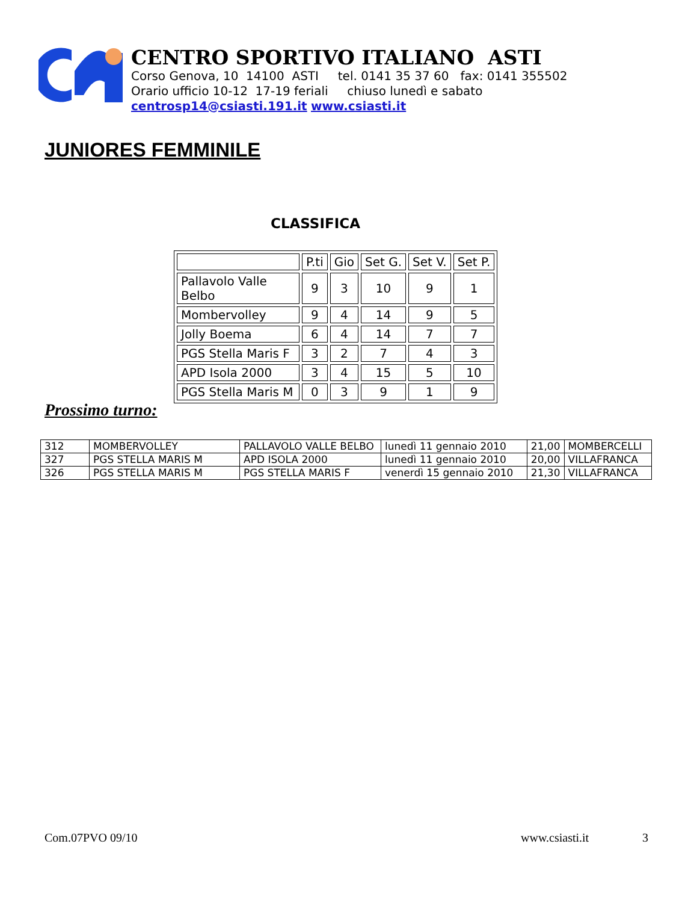CENTRO SPORTIVO ITALIANO ASTI
Corso Genova, 10 14100 ASTI tel. 0141 35 37 60 fax: 0141 355502
Orario ufficio 10-12 17-19 feriali chiuso lunedì e sabato
centrosp14@csiasti.191.it www.csiasti.it
JUNIORES FEMMINILE
CLASSIFICA
| | P.ti | Gio | Set G. | Set V. | Set P. |
| Pallavolo Valle Belbo | 9 | 3 | 10 | 9 | 1 |
| Mombervolley | 9 | 4 | 14 | 9 | 5 |
| Jolly Boema | 6 | 4 | 14 | 7 | 7 |
| PGS Stella Maris F | 3 | 2 | 7 | 4 | 3 |
| APD Isola 2000 | 3 | 4 | 15 | 5 | 10 |
| PGS Stella Maris M | 0 | 3 | 9 | 1 | 9 |
Prossimo turno:
| 312 | MOMBERVOLLEY | PALLAVOLO VALLE BELBO | lunedì 11 gennaio 2010 | 21,00 | MOMBERCELLI |
| 327 | PGS STELLA MARIS M | APD ISOLA 2000 | lunedì 11 gennaio 2010 | 20,00 | VILLAFRANCA |
| 326 | PGS STELLA MARIS M | PGS STELLA MARIS F | venerdì 15 gennaio 2010 | 21,30 | VILLAFRANCA |
Com.07PVO 09/10 www.csiasti.it 3